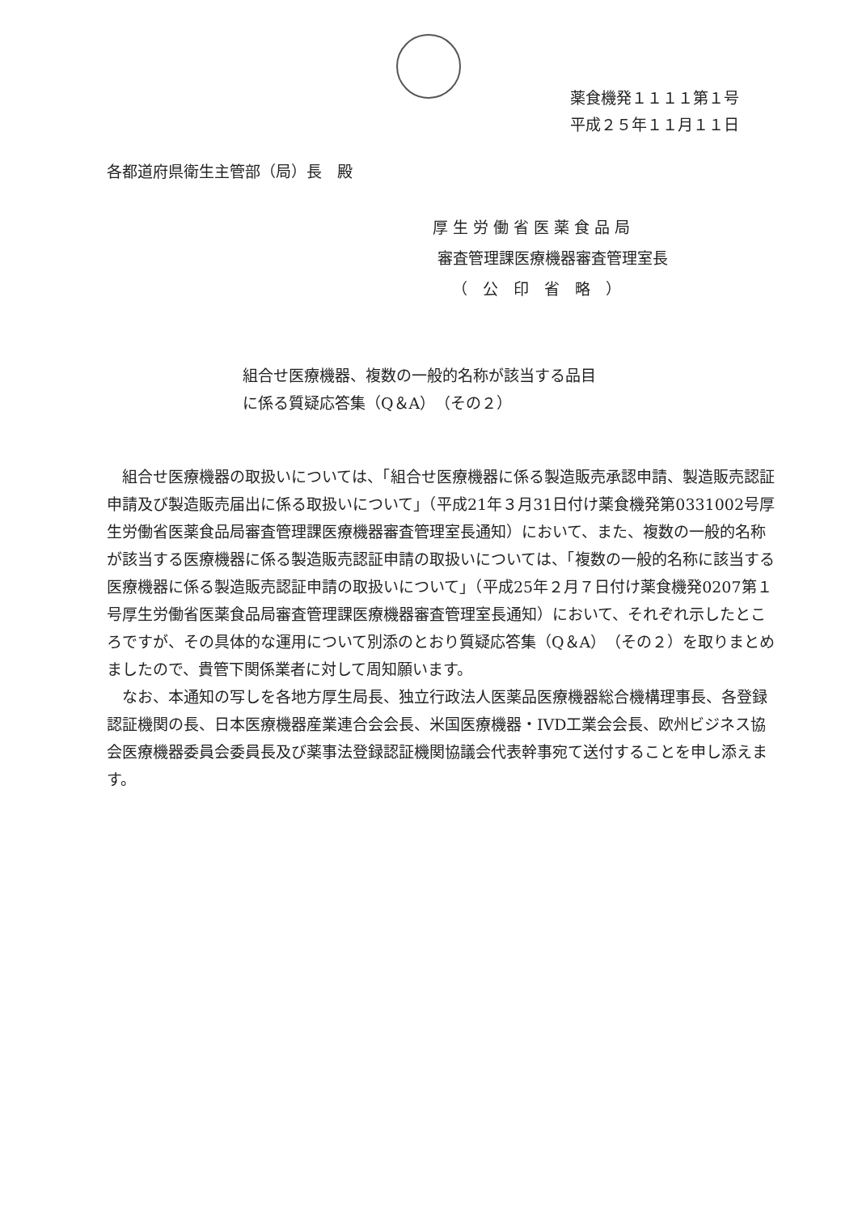薬食機発１１１１第１号
平成２５年１１月１１日
各都道府県衛生主管部（局）長　殿
厚 生 労 働 省 医 薬 食 品 局
審査管理課医療機器審査管理室長
（　公　印　省　略　）
組合せ医療機器、複数の一般的名称が該当する品目
に係る質疑応答集（Q＆A）（その２）
組合せ医療機器の取扱いについては、「組合せ医療機器に係る製造販売承認申請、製造販売認証申請及び製造販売届出に係る取扱いについて」（平成21年３月31日付け薬食機発第0331002号厚生労働省医薬食品局審査管理課医療機器審査管理室長通知）において、また、複数の一般的名称が該当する医療機器に係る製造販売認証申請の取扱いについては、「複数の一般的名称に該当する医療機器に係る製造販売認証申請の取扱いについて」（平成25年２月７日付け薬食機発0207第１号厚生労働省医薬食品局審査管理課医療機器審査管理室長通知）において、それぞれ示したところですが、その具体的な運用について別添のとおり質疑応答集（Q＆A）（その２）を取りまとめましたので、貴管下関係業者に対して周知願います。
なお、本通知の写しを各地方厚生局長、独立行政法人医薬品医療機器総合機構理事長、各登録認証機関の長、日本医療機器産業連合会会長、米国医療機器・IVD工業会会長、欧州ビジネス協会医療機器委員会委員長及び薬事法登録認証機関協議会代表幹事宛て送付することを申し添えます。